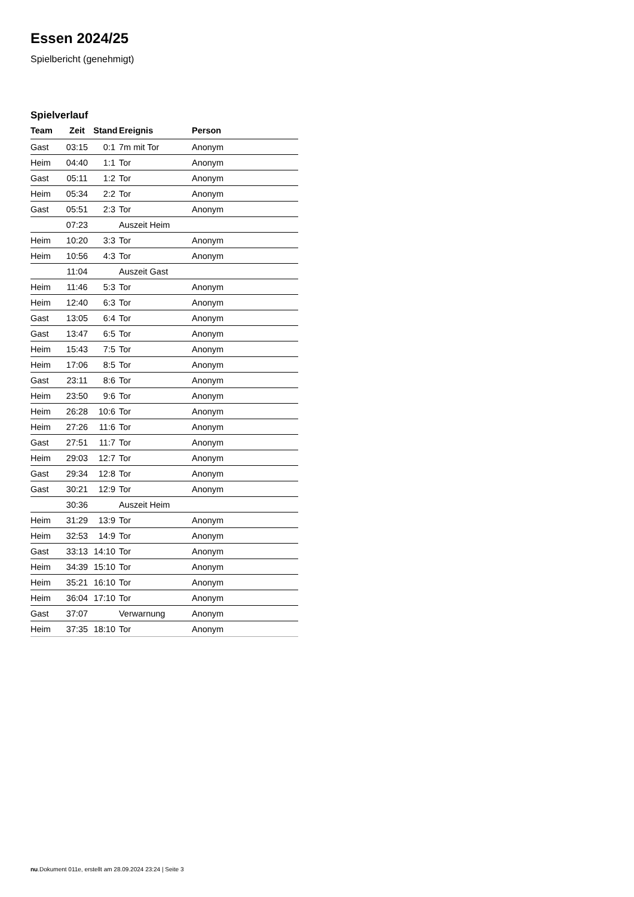Essen 2024/25
Spielbericht (genehmigt)
Spielverlauf
| Team | Zeit | Stand | Ereignis | Person |
| --- | --- | --- | --- | --- |
| Gast | 03:15 | 0:1 | 7m mit Tor | Anonym |
| Heim | 04:40 | 1:1 | Tor | Anonym |
| Gast | 05:11 | 1:2 | Tor | Anonym |
| Heim | 05:34 | 2:2 | Tor | Anonym |
| Gast | 05:51 | 2:3 | Tor | Anonym |
| | 07:23 | | Auszeit Heim | |
| Heim | 10:20 | 3:3 | Tor | Anonym |
| Heim | 10:56 | 4:3 | Tor | Anonym |
| | 11:04 | | Auszeit Gast | |
| Heim | 11:46 | 5:3 | Tor | Anonym |
| Heim | 12:40 | 6:3 | Tor | Anonym |
| Gast | 13:05 | 6:4 | Tor | Anonym |
| Gast | 13:47 | 6:5 | Tor | Anonym |
| Heim | 15:43 | 7:5 | Tor | Anonym |
| Heim | 17:06 | 8:5 | Tor | Anonym |
| Gast | 23:11 | 8:6 | Tor | Anonym |
| Heim | 23:50 | 9:6 | Tor | Anonym |
| Heim | 26:28 | 10:6 | Tor | Anonym |
| Heim | 27:26 | 11:6 | Tor | Anonym |
| Gast | 27:51 | 11:7 | Tor | Anonym |
| Heim | 29:03 | 12:7 | Tor | Anonym |
| Gast | 29:34 | 12:8 | Tor | Anonym |
| Gast | 30:21 | 12:9 | Tor | Anonym |
| | 30:36 | | Auszeit Heim | |
| Heim | 31:29 | 13:9 | Tor | Anonym |
| Heim | 32:53 | 14:9 | Tor | Anonym |
| Gast | 33:13 | 14:10 | Tor | Anonym |
| Heim | 34:39 | 15:10 | Tor | Anonym |
| Heim | 35:21 | 16:10 | Tor | Anonym |
| Heim | 36:04 | 17:10 | Tor | Anonym |
| Gast | 37:07 | | Verwarnung | Anonym |
| Heim | 37:35 | 18:10 | Tor | Anonym |
nu.Dokument 011e, erstellt am 28.09.2024 23:24 | Seite 3